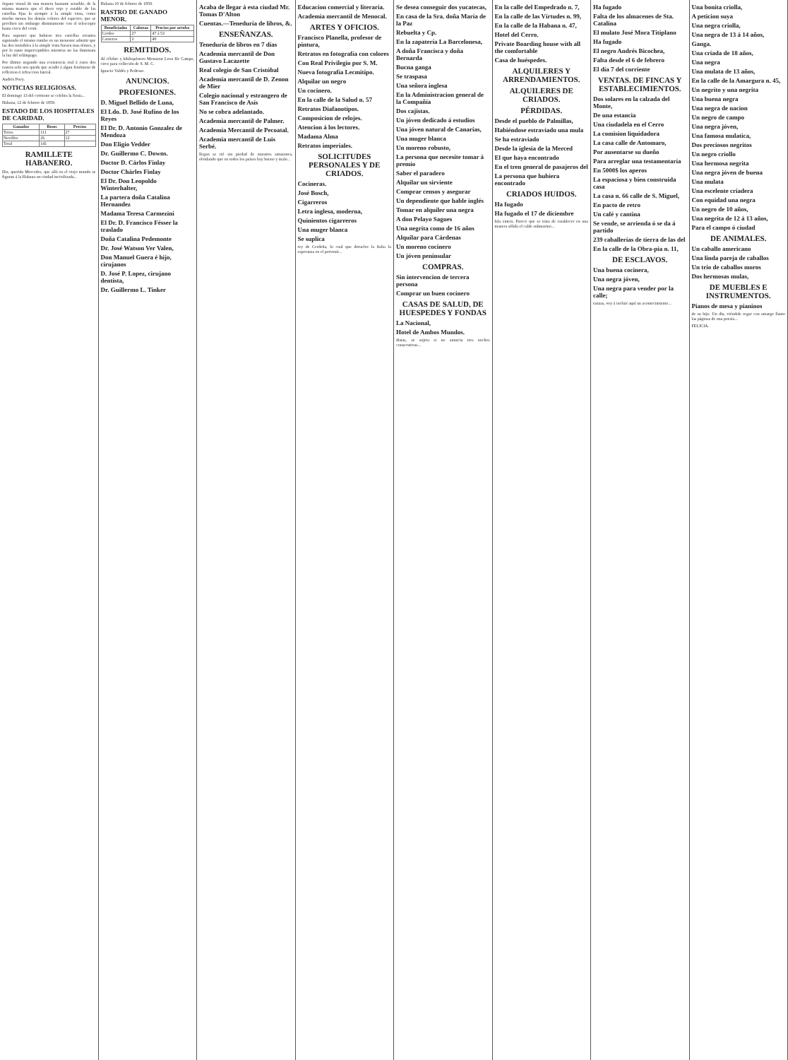órgano visual de una manera bastante sensible, de la misma manera que el disco rojo y estable de las estrellas fijas lo siempre á la simple vista, como mucho menos los demás colores del espectro, que se perciben sin embargo distintamente con el telescopio hasta cerca del cenit.
Para suponer que hubiese tres estrellas errantes siguiendo el mismo rumbo en un menester admitir que las dos invisibles á la simple vista fuesen mas ténues, y por lo tanto imperceptibles mientras no las iluminara la luz del relámpago.
Por último negando una ecsistencia real á estos dos rastros solo nos queda que acudir á algun fenómeno de reflexion ó refraccion lateral.
Andrés Poey.
NOTICIAS RELIGIOSAS.
El domingo 13 del corriente se celebra la fiesta...
Habana, 12 de febrero de 1859.
ESTADO DE LOS HOSPITALES DE CARIDAD.
| Ganados | Reses | Precios |
| --- | --- | --- |
| Toros | 111 | 27 |
| Novillos | 26 | 12 |
| Total | 141 | |
RAMILLETE HABANERO.
Diz, querida Mercedes, que allá en el viejo mundo se figuran á la Habana un ciudad incivilizada...
Habana 10 de febrero de 1859.
RASTRO DE GANADO MENOR.
| Beneficiados | Cabezas | Precios por arroba |
| --- | --- | --- |
| Cerdos | 27 | 47 á 53 |
| Carneros | 2 | 40 |
REMITIDOS.
Al célebre y bibliopóstero Monsieur Leon De Campo, circo para colleción de S. M. C.
Ignacio Valdés y Pedroso.
ANUNCIOS.
PROFESIONES.
D. Miguel Bellido de Luna,
El Ldo. D. José Rufino de los Reyes
El Dr. D. Antonio Gonzalez de Mendoza
Don Eligio Vedder
Dr. Guillermo C. Downs.
Doctor D. Cárlos Finlay
Doctor Chárles Finlay
El Dr. Don Leopoldo Winterhalter,
La partera doña Catalina Hernandez
Madama Teresa Carmezini
El Dr. D. Francisco Fésser la traslado
Doña Catalina Pedemonte
Dr. José Watson Ver Valen,
Don Manuel Guera é hijo, cirujanos
D. José P. Lopez, cirujano dentista,
Dr. Guillermo L. Tinker
Acaba de llegar á esta ciudad Mr. Tomas D'Alton
Cuentas.—Teneduría de libros, &.
ENSEÑANZAS.
Teneduría de libros en 7 días
Academia mercantil de Don Gustavo Lacazette
Real colegio de San Cristóbal
Academia mercantil de D. Zenon de Mier
Colegio nacional y estrangero de San Francisco de Asís
No se cobra adelantado.
Academia mercantil de Palmer.
Academia Mercantil de Pecoatal.
Academia mercantil de Luis Serbé.
llegan se rió sin piedad de nuestros simsontes, olvidando que en todos los países hay bueno y malo...
Educacion comercial y literaria.
Academia mercantil de Menocal.
ARTES Y OFICIOS.
Francisco Planella, profesor de pintura,
Retratos en fotografía con colores
Con Real Privilegio por S. M.
Nueva fotografía Lecmitipo.
Alquilar un negro
Un cocinero.
En la calle de la Salud n. 57
Retratos Diafanotipos.
Composicion de relojes.
Atencion á los lectores.
Madama Alma
Retratos imperiales.
SOLICITUDES PERSONALES Y DE CRIADOS.
Cocineras.
José Bosch,
Cigarreros
Letra inglesa, moderna,
Quinientos cigarreros
Una muger blanca
Se suplica
rey de Cerdeña, lo cual que deruelve la Italia la esperanza en el porvenir...
Se desea conseguir dos yucatecas,
En casa de la Sra. doña María de la Paz
Rebuelta y Cp.
En la zapatería La Barcelonesa,
A doña Francisca y doña Bernarda
Bucna ganga
Se traspasa
Una señora inglesa
En la Administracion general de la Compañía
Dos cajistas.
Un jóven dedicado á estudios
Una jóven natural de Canarias,
Una muger blanca
Un moreno robusto,
La persona que necesite tomar á premio
Saber el paradero
Alquilar un sirviente
Comprar censos y asegurar
Un dependiente que hable inglés
Tomar en alquiler una negra
A don Pelayo Sagues
Una negrita como de 16 años
Alquilar para Cárdenas
Un moreno cocinero
Un jóven peninsular
COMPRAS.
Sin intervencion de tercera persona
Comprar un buen cocinero
CASAS DE SALUD, DE HUESPEDES Y FONDAS
La Nacional,
Hotel de Ambos Mundos.
distas, se sujeta si no anuncia tres noches consecutivas...
En la calle del Empedrado n. 7,
En la calle de las Vírtudes n. 99,
En la calle de la Habana n. 47,
Hotel del Cerro.
Private Boarding house with all the comfortable
Casa de huéspedes.
ALQUILERES Y ARRENDAMIENTOS.
ALQUILERES DE CRIADOS.
PÉRDIDAS.
Desde el pueblo de Palmillas,
Habiéndose estraviado una mula
Se ha estraviado
Desde la iglesia de la Merced
El que haya encontrado
En el tren general de pasajeros del
La persona que hubiera encontrado
CRIADOS HUIDOS.
Ha fugado
Ha fugado el 17 de diciembre
Isla entera. Parece que se trata de establecer en una manera sólida el cable submarino...
Ha fugado
Falta de los almacenes de Sta. Catalina
El mulato José Mora Titiplano
Ha fugado
El negro Andrés Bicochea,
Falta desde el 6 de febrero
El día 7 del corriente
VENTAS. DE FINCAS Y ESTABLECIMIENTOS.
Dos solares en la calzada del Monte,
De una estancia
Una ciudadela en el Cerro
La comision liquidadora
La casa calle de Antomaro,
Por ausentarse su dueño
Para arreglar una testamentaría
En 5000$ los aperos
La espaciosa y bien construida casa
La casa n. 66 calle de S. Miguel,
En pacto de retro
Un café y cantina
Se vende, se arrienda ó se da á partido
239 caballerías de tierra de las del
En la calle de la Obra-pia n. 11,
DE ESCLAVOS.
Una buena cocinera,
Una negra jóven,
Una negra para vender por la calle;
ranzas, voy á incluir aquí un acontecimiento...
Una bonita criolla,
A peticion suya
Una negra criolla,
Una negra de 13 á 14 años,
Ganga.
Una criada de 18 años,
Una negra
Una mulata de 13 años,
En la calle de la Amargura n. 45,
Un negrito y una negrita
Una buena negra
Una negra de nacion
Un negro de campo
Una negra jóven,
Una famosa mulatica,
Dos preciosos negritos
Un negro criollo
Una hermosa negrita
Una negra jóven de buena
Una mulata
Una escelente criadera
Con equidad una negra
Un negro de 10 años,
Una negrita de 12 á 13 años,
Para el campo ó ciudad
DE ANIMALES.
Un caballo americano
Una linda pareja de caballos
Un trio de caballos moros
Dos hermosas mulas,
DE MUEBLES E INSTRUMENTOS.
Pianos de mesa y pianinos
de su hijo. Un día, viéndole regar con amargo llanto las páginas de una poesía...
FELICIA.